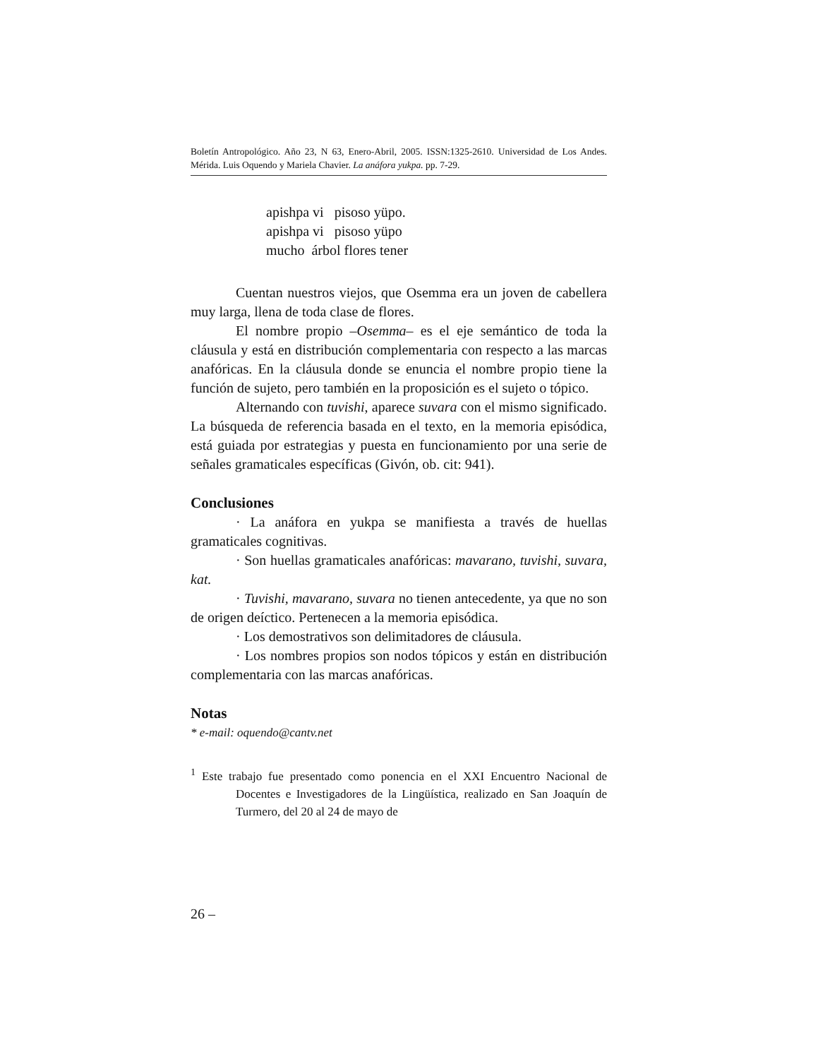Boletín Antropológico. Año 23, N 63, Enero-Abril, 2005. ISSN:1325-2610. Universidad de Los Andes. Mérida. Luis Oquendo y Mariela Chavier. La anáfora yukpa. pp. 7-29.
apishpa vi pisoso yüpo.
apishpa vi pisoso yüpo
mucho árbol flores tener
Cuentan nuestros viejos, que Osemma era un joven de cabellera muy larga, llena de toda clase de flores.
El nombre propio –Osemma– es el eje semántico de toda la cláusula y está en distribución complementaria con respecto a las marcas anafóricas. En la cláusula donde se enuncia el nombre propio tiene la función de sujeto, pero también en la proposición es el sujeto o tópico.
Alternando con tuvishi, aparece suvara con el mismo significado. La búsqueda de referencia basada en el texto, en la memoria episódica, está guiada por estrategias y puesta en funcionamiento por una serie de señales gramaticales específicas (Givón, ob. cit: 941).
Conclusiones
· La anáfora en yukpa se manifiesta a través de huellas gramaticales cognitivas.
· Son huellas gramaticales anafóricas: mavarano, tuvishi, suvara, kat.
· Tuvishi, mavarano, suvara no tienen antecedente, ya que no son de origen deíctico. Pertenecen a la memoria episódica.
· Los demostrativos son delimitadores de cláusula.
· Los nombres propios son nodos tópicos y están en distribución complementaria con las marcas anafóricas.
Notas
* e-mail: oquendo@cantv.net
<sup>1</sup> Este trabajo fue presentado como ponencia en el XXI Encuentro Nacional de Docentes e Investigadores de la Lingüística, realizado en San Joaquín de Turmero, del 20 al 24 de mayo de
26 –